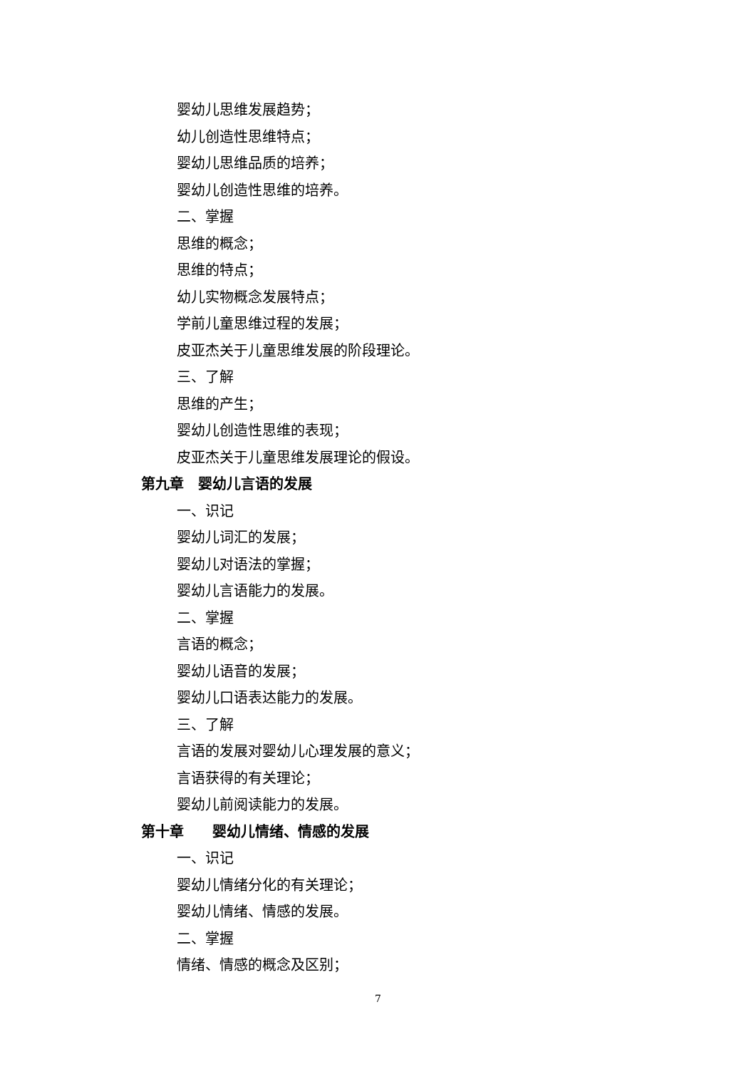婴幼儿思维发展趋势；
幼儿创造性思维特点；
婴幼儿思维品质的培养；
婴幼儿创造性思维的培养。
二、掌握
思维的概念；
思维的特点；
幼儿实物概念发展特点；
学前儿童思维过程的发展；
皮亚杰关于儿童思维发展的阶段理论。
三、了解
思维的产生；
婴幼儿创造性思维的表现；
皮亚杰关于儿童思维发展理论的假设。
第九章　婴幼儿言语的发展
一、识记
婴幼儿词汇的发展；
婴幼儿对语法的掌握；
婴幼儿言语能力的发展。
二、掌握
言语的概念；
婴幼儿语音的发展；
婴幼儿口语表达能力的发展。
三、了解
言语的发展对婴幼儿心理发展的意义；
言语获得的有关理论；
婴幼儿前阅读能力的发展。
第十章　　婴幼儿情绪、情感的发展
一、识记
婴幼儿情绪分化的有关理论；
婴幼儿情绪、情感的发展。
二、掌握
情绪、情感的概念及区别；
7